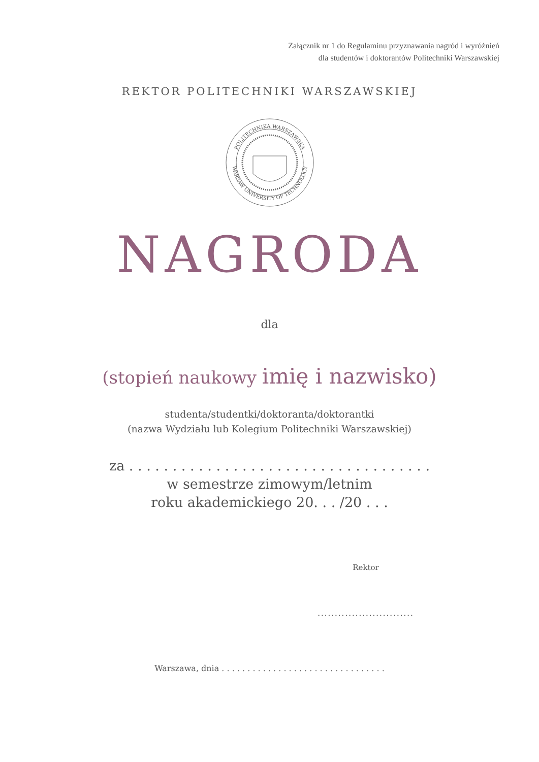Załącznik nr 1 do Regulaminu przyznawania nagród i wyróżnień
dla studentów i doktorantów Politechniki Warszawskiej
REKTOR POLITECHNIKI WARSZAWSKIEJ
POLITECHNIKA WARSZAWSKA
WARSAW UNIVERSITY OF TECHNOLOGY
NAGRODA
dla
(stopień naukowy imię i nazwisko)
studenta/studentki/doktoranta/doktorantki
(nazwa Wydziału lub Kolegium Politechniki Warszawskiej)
za . . . . . . . . . . . . . . . . . . . . . . . . . . . . . . . . . . .
w semestrze zimowym/letnim
roku akademickiego 20. . . /20 . . .
Rektor
............................
Warszawa, dnia . . . . . . . . . . . . . . . . . . . . . . . . . . . . . . . .